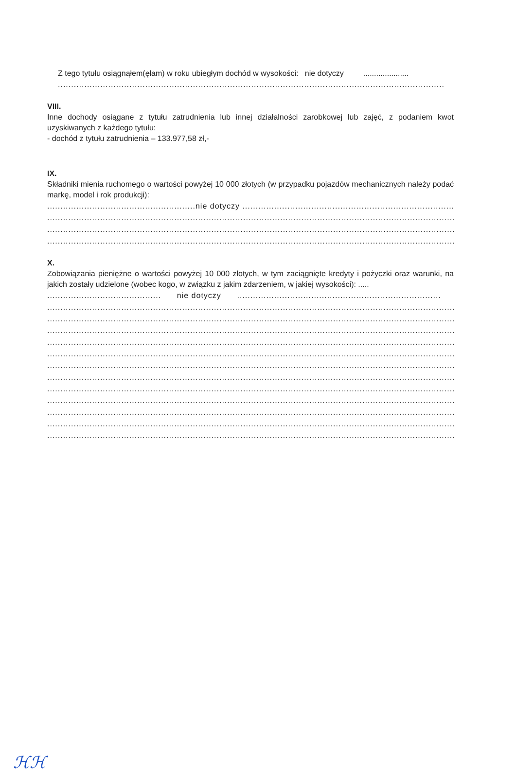Z tego tytułu osiągnąłem(ęłam) w roku ubiegłym dochód w wysokości: nie dotyczy .....................
..................................................................................................................................................
VIII.
Inne dochody osiągane z tytułu zatrudnienia lub innej działalności zarobkowej lub zajęć, z podaniem kwot uzyskiwanych z każdego tytułu:
- dochód z tytułu zatrudnienia – 133.977,58 zł,-
IX.
Składniki mienia ruchomego o wartości powyżej 10 000 złotych (w przypadku pojazdów mechanicznych należy podać markę, model i rok produkcji):
........................................................nie dotyczy .....................................................................................
......................................................................................................................................................................
......................................................................................................................................................................
......................................................................................................................................................................
X.
Zobowiązania pieniężne o wartości powyżej 10 000 złotych, w tym zaciągnięte kredyty i pożyczki oraz warunki, na jakich zostały udzielone (wobec kogo, w związku z jakim zdarzeniem, w jakiej wysokości): .....
........................................... nie dotyczy .............................................................................
......................................................................................................................................................................
......................................................................................................................................................................
......................................................................................................................................................................
......................................................................................................................................................................
......................................................................................................................................................................
......................................................................................................................................................................
......................................................................................................................................................................
......................................................................................................................................................................
......................................................................................................................................................................
......................................................................................................................................................................
......................................................................................................................................................................
......................................................................................................................................................................
ℋℋ